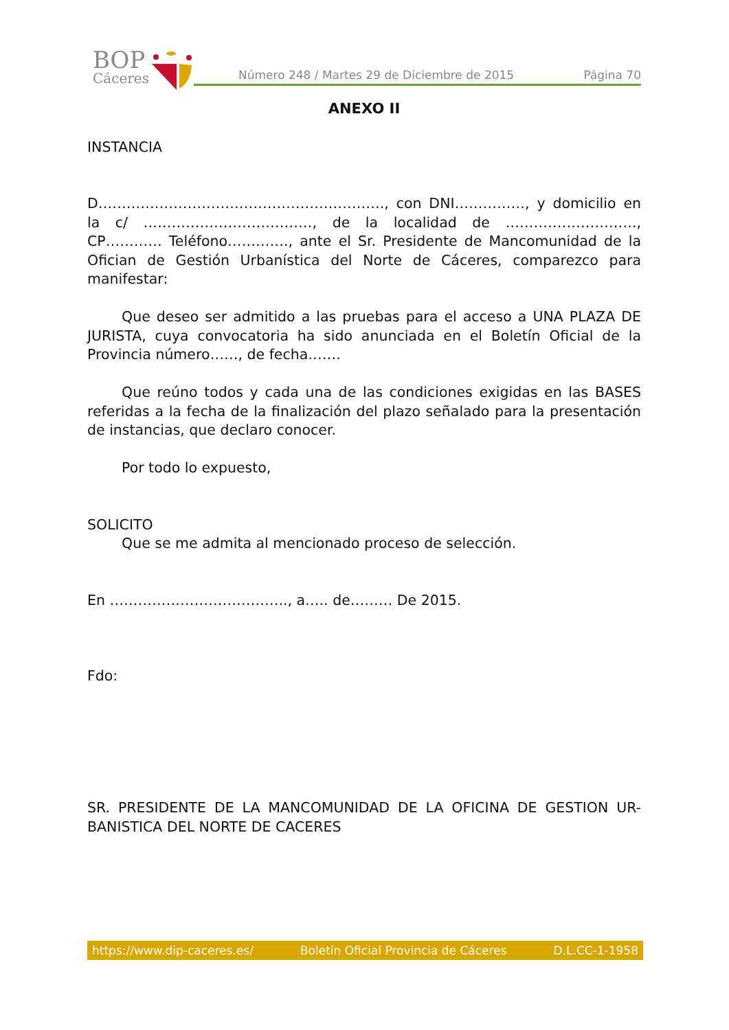BOP
Cáceres
Número 248 / Martes 29 de Diciembre de 2015 Página 70
ANEXO II
INSTANCIA
D……………………………………………………., con DNI……………, y domicilio en la c/ ………………………………, de la localidad de ………………………., CP………… Teléfono…………., ante el Sr. Presidente de Mancomunidad de la Ofician de Gestión Urbanística del Norte de Cáceres, comparezco para manifestar:
Que deseo ser admitido a las pruebas para el acceso a UNA PLAZA DE JURISTA, cuya convocatoria ha sido anunciada en el Boletín Oficial de la Provincia número……, de fecha…….
Que reúno todos y cada una de las condiciones exigidas en las BASES referidas a la fecha de la finalización del plazo señalado para la presentación de instancias, que declaro conocer.
Por todo lo expuesto,
SOLICITO
Que se me admita al mencionado proceso de selección.
En ……………………………….., a….. de……… De 2015.
Fdo:
SR. PRESIDENTE DE LA MANCOMUNIDAD DE LA OFICINA DE GESTION UR-BANISTICA DEL NORTE DE CACERES
https://www.dip-caceres.es/ Boletín Oficial Provincia de Cáceres D.L.CC-1-1958